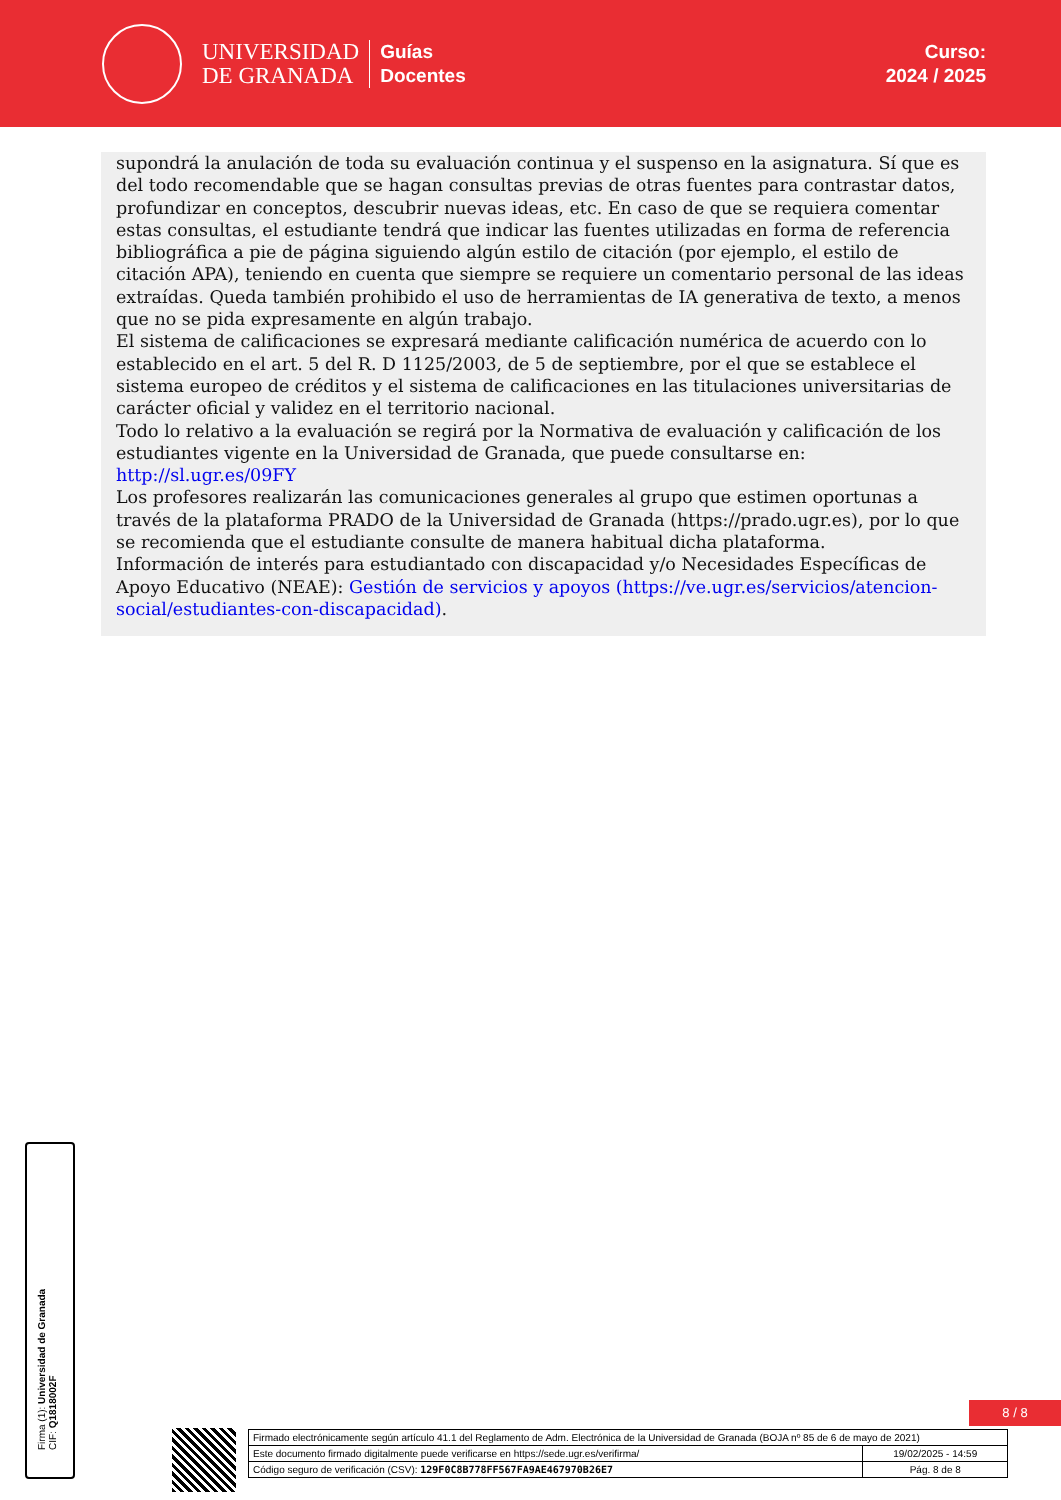UNIVERSIDAD
DE GRANADA
Guías
Docentes
Curso:
2024 / 2025
supondrá la anulación de toda su evaluación continua y el suspenso en la asignatura. Sí que es del todo recomendable que se hagan consultas previas de otras fuentes para contrastar datos, profundizar en conceptos, descubrir nuevas ideas, etc. En caso de que se requiera comentar estas consultas, el estudiante tendrá que indicar las fuentes utilizadas en forma de referencia bibliográfica a pie de página siguiendo algún estilo de citación (por ejemplo, el estilo de citación APA), teniendo en cuenta que siempre se requiere un comentario personal de las ideas extraídas. Queda también prohibido el uso de herramientas de IA generativa de texto, a menos que no se pida expresamente en algún trabajo.
El sistema de calificaciones se expresará mediante calificación numérica de acuerdo con lo establecido en el art. 5 del R. D 1125/2003, de 5 de septiembre, por el que se establece el sistema europeo de créditos y el sistema de calificaciones en las titulaciones universitarias de carácter oficial y validez en el territorio nacional.
Todo lo relativo a la evaluación se regirá por la Normativa de evaluación y calificación de los estudiantes vigente en la Universidad de Granada, que puede consultarse en: http://sl.ugr.es/09FY
Los profesores realizarán las comunicaciones generales al grupo que estimen oportunas a través de la plataforma PRADO de la Universidad de Granada (https://prado.ugr.es), por lo que se recomienda que el estudiante consulte de manera habitual dicha plataforma.
Información de interés para estudiantado con discapacidad y/o Necesidades Específicas de Apoyo Educativo (NEAE): Gestión de servicios y apoyos (https://ve.ugr.es/servicios/atencion-social/estudiantes-con-discapacidad).
Firma (1): Universidad de Granada
CIF: Q1818002F
8 / 8
| Firmado electrónicamente según artículo 41.1 del Reglamento de Adm. Electrónica de la Universidad de Granada (BOJA nº 85 de 6 de mayo de 2021) | |
| Este documento firmado digitalmente puede verificarse en https://sede.ugr.es/verifirma/ | 19/02/2025 - 14:59 |
| Código seguro de verificación (CSV): 129F0C8B778FF567FA9AE467970B26E7 | Pág. 8 de 8 |